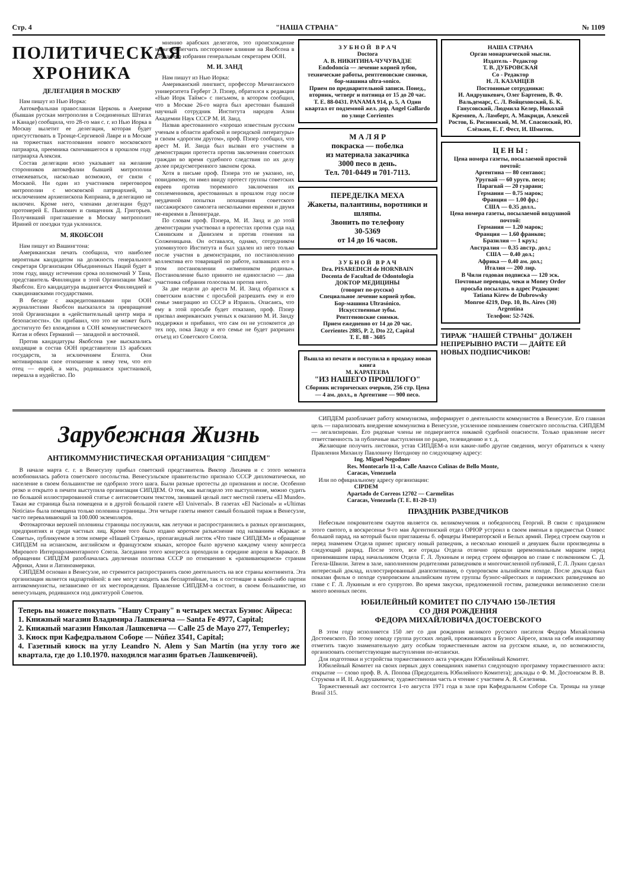Стр. 4 "НАША СТРАНА" № 1109
ПОЛИТИЧЕСКАЯ ХРОНИКА
ДЕЛЕГАЦИЯ В МОСКВУ
Нам пишут из Нью Иорка:
Автокефальная православная Церковь в Америке (бывшая русская митрополия в Соединенных Штатах и Канаде) сообщила, что 28-го мая с. г. из Нью Иорка в Москву вылетит ее делегация, которая будет присутствовать в Троице-Сергиевой Лавре и в Москве на торжествах настолования нового московского патриарха, преемника скончавшегося в прошлом году патриарха Алексия.
Состав делегации ясно указывает на желание сторонников автокефалии бывшей митрополии отмежеваться, насколько возможно, от связи с Москвой. Ни один из участников переговоров митрополии с московской патриархией, за исключением архиепископа Киприана, в делегацию не включен. Кроме него, членами делегации будут протоиерей Е. Пьянович и священник Д. Григорьев. Получивший приглашение в Москву митрополит Ириней от поездки туда уклонился.
М. ЯКОБСОН
Нам пишут из Вашингтона:
Американская печать сообщила, что наиболее вероятным кандидатом на должность генерального секретаря Организации Объединенных Наций будет в этом году, ввиду истечения срока полномочий У Тана, представитель Финляндии в этой Организации Макс Якобсон. Его кандидатура выдвигается Финляндией и скандинавскими государствами.
В беседе с аккредитованными при ООН журналистами Якобсон высказался за превращение этой Организации в «действительный центр мира и безопасности». Он прибавил, что это не может быть достигнуто без вхождения в СОН коммунистического Китая и обеих Германий — западной и восточной.
Против кандидатуры Якобсона уже высказались входящие в состав ООН представители 13 арабских государств, за исключением Египта. Они мотивировали свое отношение к нему тем, что его отец — еврей, а мать, родившаяся христианкой, перешла в иудейство. По
мнению арабских делегатов, это происхождение может облегчить постороннее влияние на Якобсона в случае его избрания генеральным секретарем ООН.
М. И. ЗАНД
Нам пишут из Нью Иорка:
Американский лингвист, профессор Мичиганского университета Герберт Э. Пэпер, обратился к редакции «Нью Иорк Таймс» с письмом, в котором сообщил, что в Москве 26-го марта был арестован бывший научный сотрудник Института народов Азии Академии Наук СССР М. И. Занд.
Назвав арестованного «хорошо известным русским ученым в области арабской и персидской литературы» и своим «дорогим другом», проф. Пэпер сообщил, что арест М. И. Занда был вызван его участием в демонстрации протеста против заключения советских граждан во время судебного следствия по их делу долее предусмотренного законом срока.
Хотя в письме проф. Пэпера это не указано, но, повидимому, он имел ввиду протест группы советских евреев против тюремного заключения их соплеменников, арестованных в прошлом году после неудачной попытки похищения советского пассажирского самолета несколькими евреями и двумя не-евреями в Ленинграде.
По словам проф. Пэпера, М. И. Занд и до этой демонстрации участвовал в протестах против суда над Синявским и Даниэлем и против гонения на Солженицына. Он оставался, однако, сотрудником упомянутого Института и был удален из него только после участия в демонстрации, по постановлению коллектива его товарищей по работе, назвавших его в этом постановлении «изменником родины». Постановление было принято не единогласно — два участника собрания голосовали против него.
За две недели до ареста М. И. Занд обратился к советским властям с просьбой разрешить ему и его семье эмиграцию из СССР в Израиль. Опасаясь, что ему в этой просьбе будет отказано, проф. Пэпер призвал американских ученых к оказанию М. И. Занду поддержки и прибавил, что сам он не успокоится до тех пор, пока Занду и его семье не будет разрешен отъезд из Советского Союза.
З У Б Н О Й В Р А Ч
Doctora
А. В. НИКИТИНА-ЧУЧУВАДЗЕ
Endodoncia — лечение корней зубов, технические работы, рентгеновские снимки, бор-машина ultra-sonico.
Прием по предварительной записи. Понед., вторник, четверг и пятница от 15 до 20 час.
Т. Е. 88-0431. PANAMA 914, р. 5, А Один квартал от подземной жел. дор. Angel Gallardo по улице Corrientes
М А Л Я Р
покраска — побелка
из материала заказчика
3000 песо в день.
Тел. 701-0449 и 701-7113.
ПЕРЕДЕЛКА МЕХА
Жакеты, палантины, воротники и шляпы.
Звонить по телефону
30-5369
от 14 до 16 часов.
З У Б Н О Й В Р А Ч
Dra. PISAREDICH de HORNBAIN
Docenta de Facultad de Odontologia
ДОКТОР МЕДИЦИНЫ
(говорит по-русски)
Специальное лечение корней зубов.
Бор-машина Ultrasónico.
Искусственные зубы.
Рентгеновские снимки.
Прием ежедневно от 14 до 20 час.
Corrientes 2885, P. 2, Dto 22, Capital
Т. Е. 88 - 3605
Вышла из печати и поступила в продажу новая книга
М. КАРАТЕЕВА
"ИЗ НАШЕГО ПРОШЛОГО"
Сборник исторических очерков, 256 стр. Цена — 4 ам. долл., в Аргентине — 900 песо.
НАША СТРАНА
Орган монархической мысли.
Издатель - Редактор
Т. В. ДУБРОВСКАЯ
Со - Редактор
Н. Л. КАЗАНЦЕВ
Постоянные сотрудники:
И. Андрушкевич, Олег Бартенев, В. Ф. Вальдемарс, С. Л. Войцеховский, Б. К. Ганусовский, Людмила Келер, Николай Кремнев, А. Ламберт, А. Макриди, Алексей Ростов, Б. Рясня­нский, М. М. Спасовский, Ю. Слёзкин, Е. Г. Фест, И. Шмитов.
Ц Е Н Ы :
Цена номера газеты, посылаемой простой почтой:
Аргентина — 80 сентавос;
Уругвай — 60 уругв. песо;
Парагвай — 20 гуарани;
Германия — 0.75 марок;
Франция — 1.00 фр.;
США — 0.35 долл..
Цена номера газеты, посылаемой воздушной почтой:
Германия — 1.20 марок;
Франция — 1.60 франков;
Бразилия — 1 круз.;
Австралия — 0.35 австр. дол.;
США — 0.40 дол.;
Африка — 0.40 ам. дол.;
Италия — 200 лир.
В Чили годовая подписка — 120 эск.
Почтовые переводы, чеки и Money Order просьба посылать в адрес Редакции:
Tatiana Kirew de Dubrowsky
Monroe 4219, Dep. 10, Bs. Aires (30)
Argentina
Телефон: 52-7426.
ТИРАЖ "НАШЕЙ СТРАНЫ" ДОЛЖЕН НЕПРЕРЫВНО РАСТИ — ДАЙТЕ ЕЙ НОВЫХ ПОДПИСЧИКОВ!
Зарубежная Жизнь
АНТИКОММУНИСТИЧЕСКАЯ ОРГАНИЗАЦИЯ "СИПДЕМ"
В начале марта с. г. в Венесуэлу прибыл советский представитель Виктор Лихачев и с этого момента возобновилась работа советского посольства. Венесуэльское правительство признало СССР дипломатически, но население в своем большинстве не одобрило этого шага. Были разные протесты до признания и после. Особенно резко и открыто в печати выступила организация СИПДЕМ. О том, как выглядело это выступление, можно судить по большой иллюстрированной статье с антисоветским текстом, занявшей целый лист местной газеты «El Mundo». Такая же страница была помещена и в другой большой газете «El Universal». В газетах «El Nacional» и «Ultimas Noticias» была помещена только половина страницы. Эти четыре газеты имеют самый большой тираж в Венесуэле, часто переваливающий за 100.000 экземпляров.
Фотокарточки верхней половины страницы послужили, как летучки и распространялись в разных организациях, предприятиях и среди частных лиц. Кроме того было издано короткое разъяснение под названием «Каракас и Советы», публикуемое в этом номере «Нашей Страны», пропагандный листок «Что такое СИПДЕМ» и обращение СИПДЕМ на испанском, английском и французском языках, которое было вручено каждому члену конгресса Мирового Интерпарламентарного Союза. Заседания этого конгресса проходили в середине апреля в Каракасе. В обращении СИПДЕМ разоблачалась двуличная политика СССР по отношению к «развивающимся» странам Африки, Азии и Латиноамерики.
СИПДЕМ основан в Венесуэле, но стремится распространить свою деятельность на все страны континента. Эта организация является надпартийной: в нее могут входить как беспартийные, так и состоящие в какой-либо партии антикоммунисты, независимо от их месторождения. Правление СИПДЕМ-а состоит, в своем большинстве, из венесуэльцев, родившихся под диктатурой Советов.
Теперь вы можете покупать "Нашу Страну" в четырех местах Буэнос Айреса:
1. Книжный магазин Владимира Лашкевича — Santa Fe 4977, Capital;
2. Книжный магазин Николая Лашкевича — Calle 25 de Mayo 277, Temperley;
3. Киоск при Кафедральном Соборе — Núñez 3541, Capital;
4. Газетный киоск на углу Leandro N. Alem y San Martín (на углу того же квартала, где до 1.10.1970. находился магазин братьев Лашкевичей).
СИПДЕМ разоблачает работу коммунизма, информирует о деятельности коммунистов в Венесуэле. Его главная цель — парализовать внедрение коммунизма в Венесуэле, усиленное появлением советского посольства. СИПДЕМ — легализирован. Его рядовые члены не подвергаются никакой судебной опасности. Только правление несет ответственность за публичные выступления по радио, телевидению и т. д.
Желающие получить листовки, устав СИПДЕМ-а или какие-либо другие сведения, могут обратиться к члену Правления Михаилу Павловичу Негоднову по следующему адресу:
Ing. Miguel Negodnov
Res. Montecarlo 11-a, Calle Anavco Colinas de Bello Monte,
Caracas, Venezuela
Или по официальному адресу организации:
CIPDEM
Apartado de Correos 12702 — Carmelitas
Caracas, Venezuela (Т. Е. 81-20-13)
ПРАЗДНИК РАЗВЕДЧИКОВ
Небесным покровителем скаутов является св. великомученик и победоносец Георгий. В связи с праздником этого святого, в воскресенье 9-го мая Аргентинский отдел ОРЮР устроил в своем именьи в предместьи Оливос большой парад, на который были приглашены б. офицеры Императорской и Белых армий. Перед строем скаутов и перед знаменем Отдела принес присягу новый разведчик, а несколько юношей и девушек были произведены в следующий разряд. После этого, все отряды Отдела отлично прошли церемониальным маршем перед принимавшим парад начальником Отдела Г. Л. Лукиным и перед строем офицеров во главе с полковником С. Д. Гегела-Швили. Затем в зале, наполненном родителями разведчиков и многочисленной публикой, Г. Л. Лукин сделал интересный доклад, иллюстрированный диапозитивами, о суворовском альпийском походе. После доклада был показан фильм о походе суворовским альпийским путем группы буэнос-айресских и парижских разведчиков во главе с Г. Л. Лукиным и его супругою. Во время закуски, предложенной гостям, разведчики великолепно спели много военных песен.
ЮБИЛЕЙНЫЙ КОМИТЕТ ПО СЛУЧАЮ 150-ЛЕТИЯ
СО ДНЯ РОЖДЕНИЯ
ФЕДОРА МИХАЙЛОВИЧА ДОСТОЕВСКОГО
В этом году исполняется 150 лет со дня рождения великого русского писателя Федора Михайловича Достоевского. По этому поводу группа русских людей, проживающих в Буэнос Айресе, взяла на себя инициативу отметить такую знаменательную дату особым торжественным актом на русском языке, и, по возможности, организовать соответствующие выступления по-испански.
Для подготовки и устройства торжественного акта учрежден Юбилейный Комитет.
Юбилейный Комитет на своих первых двух совещаниях наметил следующую программу торжественного акта: открытие — слово проф. В. А. Попова (Председатель Юбилейного Комитета); доклады о Ф. М. Достоевском В. В. Струкова и И. Н. Андрушкевича; художественная часть и чтение с участием А. Я. Селезнева.
Торжественный акт состоится 1-го августа 1971 года в зале при Кафедральном Соборе Св. Троицы на улице Brasil 315.